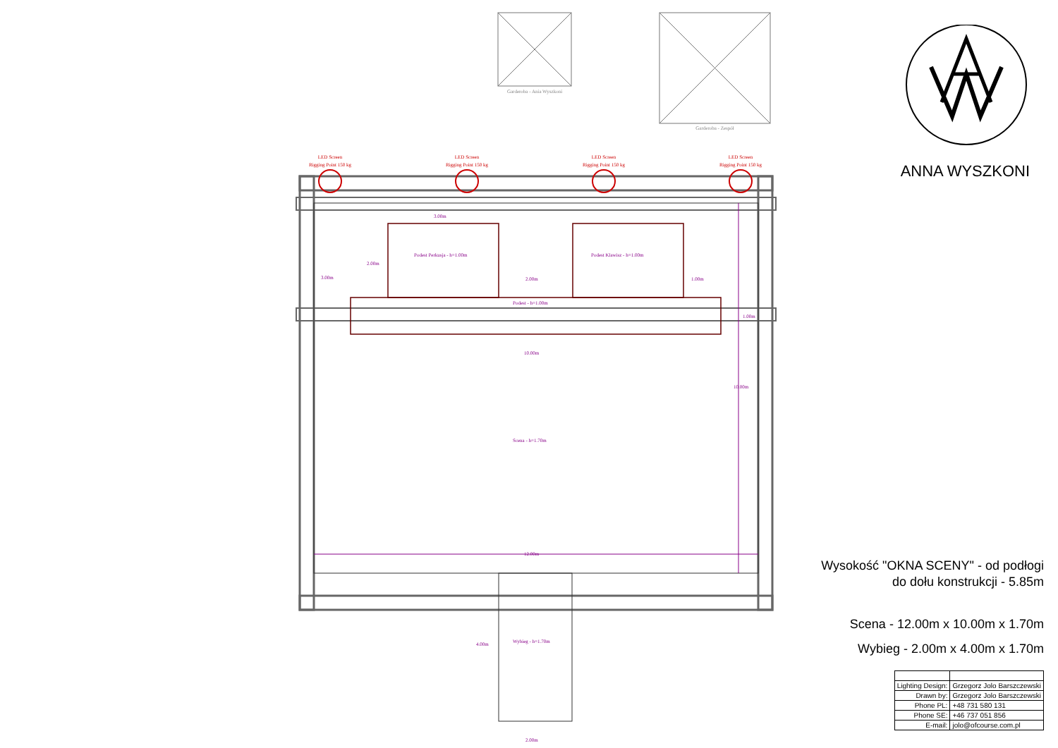Garderoba - Ania Wyszkoni
Garderoba - Zespół
LED Screen
Rigging Point 150 kg
LED Screen
Rigging Point 150 kg
LED Screen
Rigging Point 150 kg
LED Screen
Rigging Point 150 kg
3.00m
Podest Perkusja - h=1.00m Podest Klawisz - h=1.00m
2.00m
3.00m 2.00m 1.00m
Podest - h=1.00m
1.00m
10.00m
10.00m
Scena - h=1.70m
12.00m
Wybieg - h=1.70m
4.00m
2.00m
ANNA WYSZKONI
Wysokość "OKNA SCENY" - od podłogi do dołu konstrukcji - 5.85m
Scena - 12.00m x 10.00m x 1.70m
Wybieg - 2.00m x 4.00m x 1.70m
| Lighting Design: | Grzegorz Jolo Barszczewski |
| Drawn by: | Grzegorz Jolo Barszczewski |
| Phone PL: | +48 731 580 131 |
| Phone SE: | +46 737 051 856 |
| E-mail: | jolo@ofcourse.com.pl |